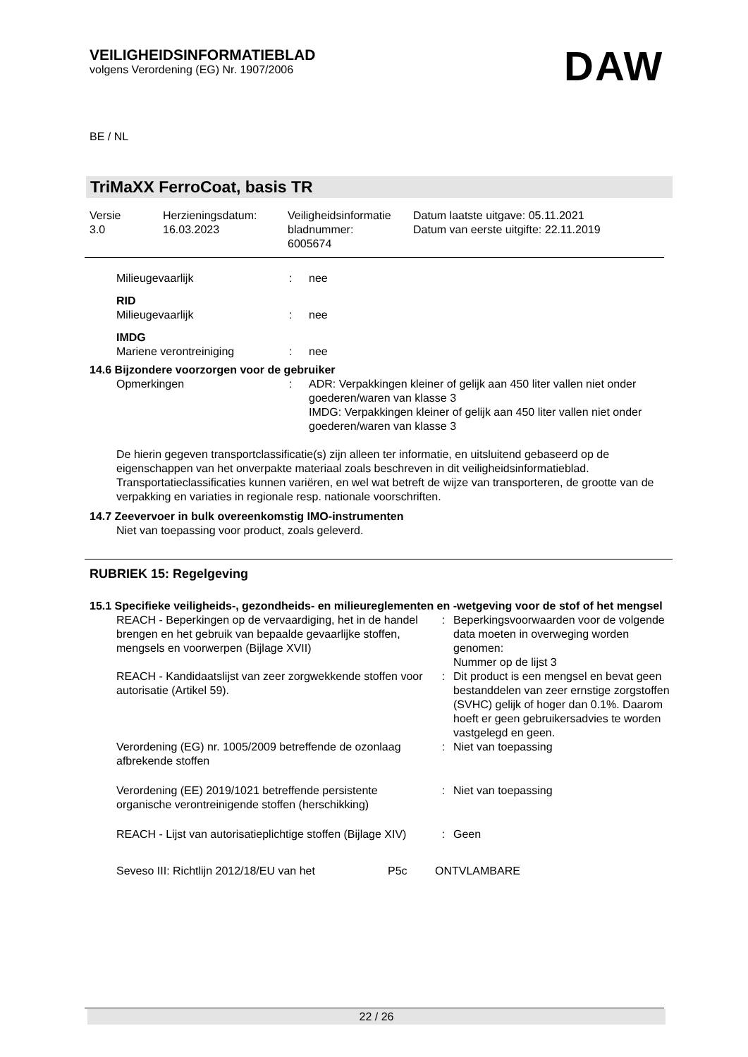VEILIGHEIDSINFORMATIEBLAD
volgens Verordening (EG) Nr. 1907/2006
DAW
BE / NL
TriMaXX FerroCoat, basis TR
| Versie 3.0 | Herzieningsdatum: 16.03.2023 | Veiligheidsinformatie bladnummer: 6005674 | Datum laatste uitgave: 05.11.2021 Datum van eerste uitgifte: 22.11.2019 |
| Milieugevaarlijk | : | nee |
| RID | | |
| Milieugevaarlijk | : | nee |
| IMDG | | |
| Mariene verontreiniging | : | nee |
14.6 Bijzondere voorzorgen voor de gebruiker
| Opmerkingen | : | ADR: Verpakkingen kleiner of gelijk aan 450 liter vallen niet onder goederen/waren van klasse 3 IMDG: Verpakkingen kleiner of gelijk aan 450 liter vallen niet onder goederen/waren van klasse 3 |
De hierin gegeven transportclassificatie(s) zijn alleen ter informatie, en uitsluitend gebaseerd op de eigenschappen van het onverpakte materiaal zoals beschreven in dit veiligheidsinformatieblad. Transportatieclassificaties kunnen variëren, en wel wat betreft de wijze van transporteren, de grootte van de verpakking en variaties in regionale resp. nationale voorschriften.
14.7 Zeevervoer in bulk overeenkomstig IMO-instrumenten
Niet van toepassing voor product, zoals geleverd.
RUBRIEK 15: Regelgeving
15.1 Specifieke veiligheids-, gezondheids- en milieureglementen en -wetgeving voor de stof of het mengsel
| REACH - Beperkingen op de vervaardiging, het in de handel brengen en het gebruik van bepaalde gevaarlijke stoffen, mengsels en voorwerpen (Bijlage XVII) | : | Beperkingsvoorwaarden voor de volgende data moeten in overweging worden genomen: Nummer op de lijst 3 |
| REACH - Kandidaatslijst van zeer zorgwekkende stoffen voor autorisatie (Artikel 59). | : | Dit product is een mengsel en bevat geen bestanddelen van zeer ernstige zorgstoffen (SVHC) gelijk of hoger dan 0.1%. Daarom hoeft er geen gebruikersadvies te worden vastgelegd en geen. |
| Verordening (EG) nr. 1005/2009 betreffende de ozonlaag afbrekende stoffen | : | Niet van toepassing |
| Verordening (EE) 2019/1021 betreffende persistente organische verontreinigende stoffen (herschikking) | : | Niet van toepassing |
| REACH - Lijst van autorisatieplichtige stoffen (Bijlage XIV) | : | Geen |
| Seveso III: Richtlijn 2012/18/EU van het | P5c | ONTVLAMBARE |
22 / 26